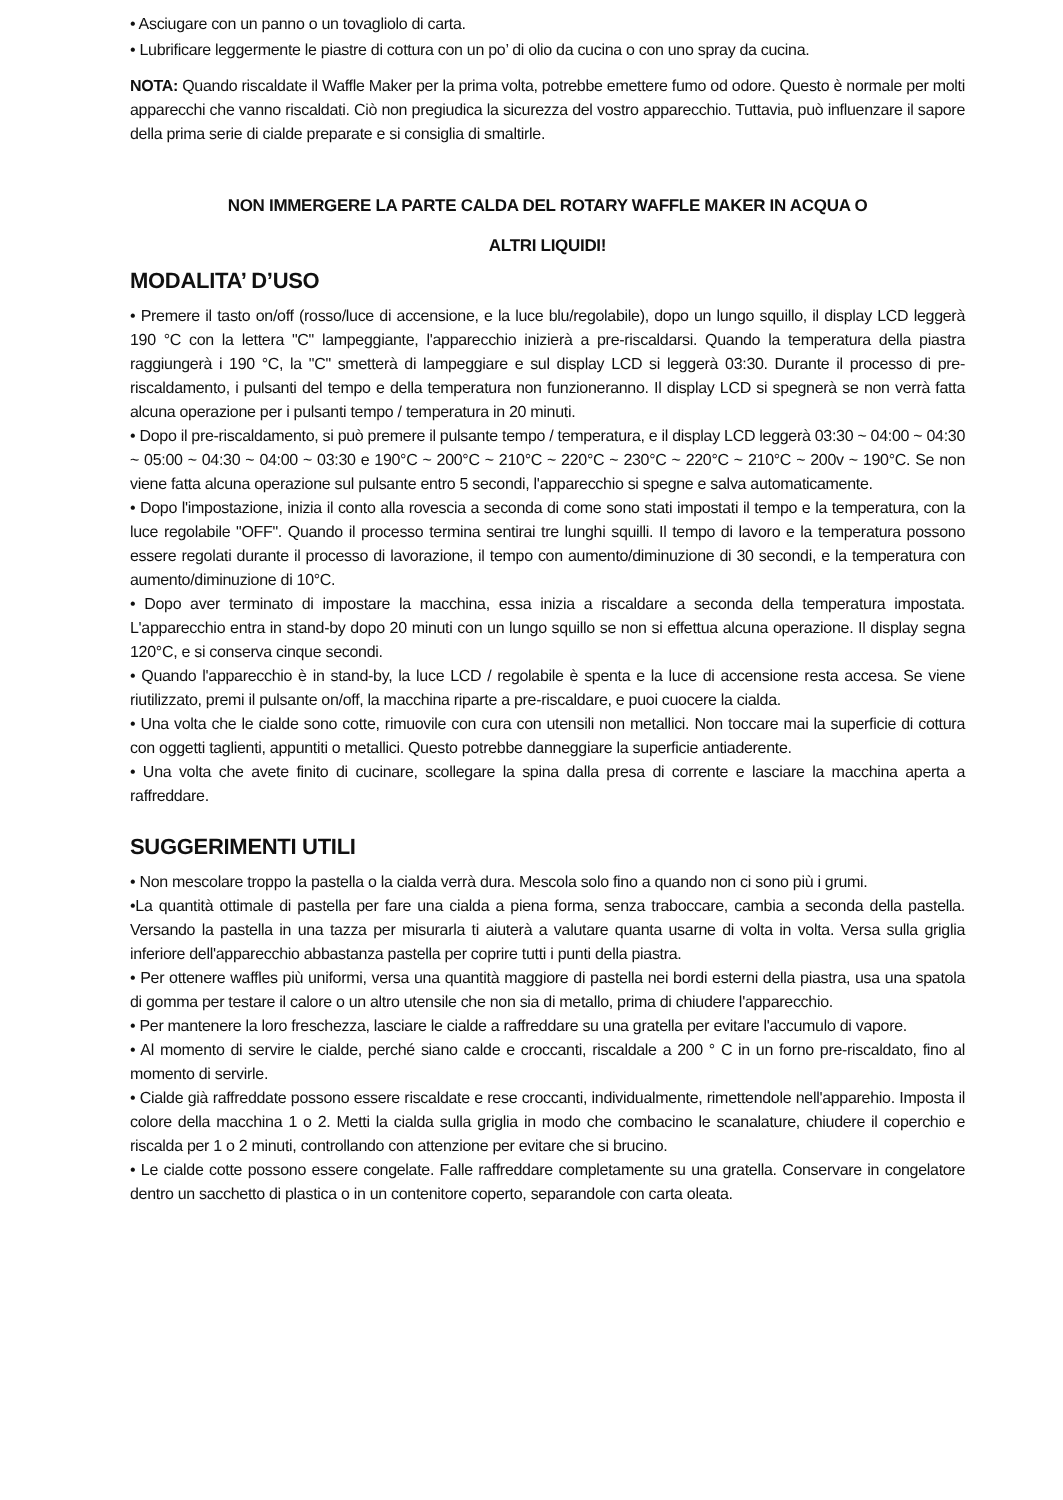• Asciugare con un panno o un tovagliolo di carta.
• Lubrificare leggermente le piastre di cottura con un po’ di olio da cucina o con uno spray da cucina.
NOTA: Quando riscaldate il Waffle Maker per la prima volta, potrebbe emettere fumo od odore. Questo è normale per molti apparecchi che vanno riscaldati. Ciò non pregiudica la sicurezza del vostro apparecchio. Tuttavia, può influenzare il sapore della prima serie di cialde preparate e si consiglia di smaltirle.
NON IMMERGERE LA PARTE CALDA DEL ROTARY WAFFLE MAKER IN ACQUA O
ALTRI LIQUIDI!
MODALITA’ D’USO
• Premere il tasto on/off (rosso/luce di accensione, e la luce blu/regolabile), dopo un lungo squillo, il display LCD leggerà 190 °C con la lettera "C" lampeggiante, l'apparecchio inizierà a pre-riscaldarsi. Quando la temperatura della piastra raggiungerà i 190 °C, la "C" smetterà di lampeggiare e sul display LCD si leggerà 03:30. Durante il processo di pre-riscaldamento, i pulsanti del tempo e della temperatura non funzioneranno. Il display LCD si spegnerà se non verrà fatta alcuna operazione per i pulsanti tempo / temperatura in 20 minuti.
• Dopo il pre-riscaldamento, si può premere il pulsante tempo / temperatura, e il display LCD leggerà 03:30 ~ 04:00 ~ 04:30 ~ 05:00 ~ 04:30 ~ 04:00 ~ 03:30 e 190°C ~ 200°C ~ 210°C ~ 220°C ~ 230°C ~ 220°C ~ 210°C ~ 200v ~ 190°C. Se non viene fatta alcuna operazione sul pulsante entro 5 secondi, l'apparecchio si spegne e salva automaticamente.
• Dopo l'impostazione, inizia il conto alla rovescia a seconda di come sono stati impostati il tempo e la temperatura, con la luce regolabile "OFF". Quando il processo termina sentirai tre lunghi squilli. Il tempo di lavoro e la temperatura possono essere regolati durante il processo di lavorazione, il tempo con aumento/diminuzione di 30 secondi, e la temperatura con aumento/diminuzione di 10°C.
• Dopo aver terminato di impostare la macchina, essa inizia a riscaldare a seconda della temperatura impostata. L'apparecchio entra in stand-by dopo 20 minuti con un lungo squillo se non si effettua alcuna operazione. Il display segna 120°C, e si conserva cinque secondi.
• Quando l'apparecchio è in stand-by, la luce LCD / regolabile è spenta e la luce di accensione resta accesa. Se viene riutilizzato, premi il pulsante on/off, la macchina riparte a pre-riscaldare, e puoi cuocere la cialda.
• Una volta che le cialde sono cotte, rimuovile con cura con utensili non metallici. Non toccare mai la superficie di cottura con oggetti taglienti, appuntiti o metallici. Questo potrebbe danneggiare la superficie antiaderente.
• Una volta che avete finito di cucinare, scollegare la spina dalla presa di corrente e lasciare la macchina aperta a raffreddare.
SUGGERIMENTI UTILI
• Non mescolare troppo la pastella o la cialda verrà dura. Mescola solo fino a quando non ci sono più i grumi.
•La quantità ottimale di pastella per fare una cialda a piena forma, senza traboccare, cambia a seconda della pastella. Versando la pastella in una tazza per misurarla ti aiuterà a valutare quanta usarne di volta in volta. Versa sulla griglia inferiore dell'apparecchio abbastanza pastella per coprire tutti i punti della piastra.
• Per ottenere waffles più uniformi, versa una quantità maggiore di pastella nei bordi esterni della piastra, usa una spatola di gomma per testare il calore o un altro utensile che non sia di metallo, prima di chiudere l'apparecchio.
• Per mantenere la loro freschezza, lasciare le cialde a raffreddare su una gratella per evitare l'accumulo di vapore.
• Al momento di servire le cialde, perché siano calde e croccanti, riscaldale a 200 ° C in un forno pre-riscaldato, fino al momento di servirle.
• Cialde già raffreddate possono essere riscaldate e rese croccanti, individualmente, rimettendole nell'apparehio. Imposta il colore della macchina 1 o 2. Metti la cialda sulla griglia in modo che combacino le scanalature, chiudere il coperchio e riscalda per 1 o 2 minuti, controllando con attenzione per evitare che si brucino.
• Le cialde cotte possono essere congelate. Falle raffreddare completamente su una gratella. Conservare in congelatore dentro un sacchetto di plastica o in un contenitore coperto, separandole con carta oleata.